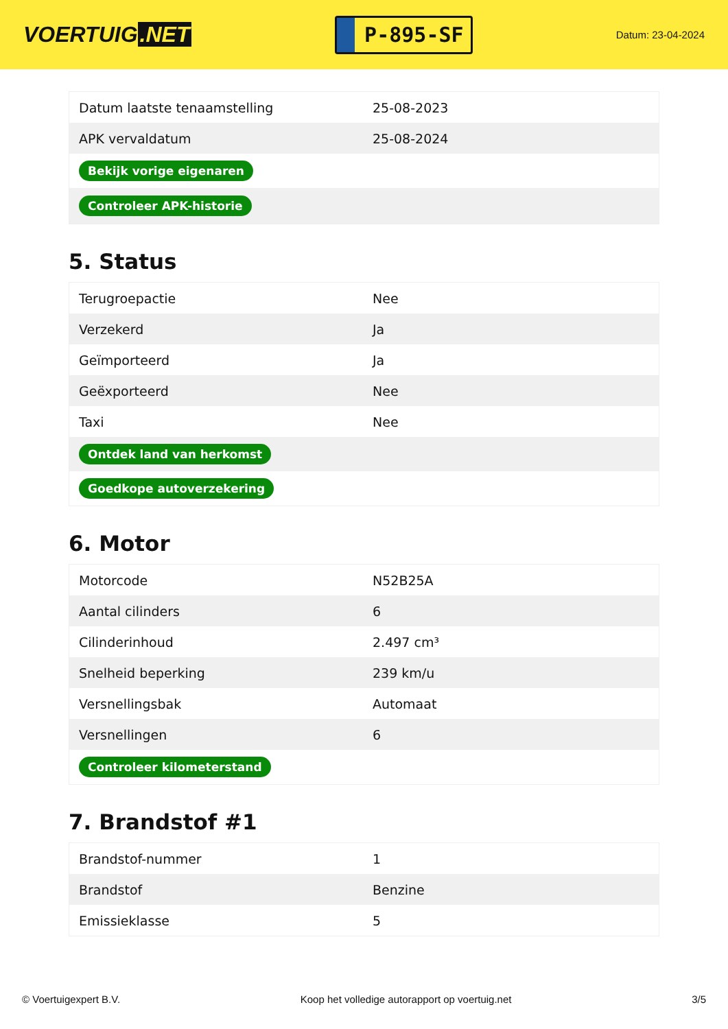VOERTUIG.NET
P-895-SF
Datum: 23-04-2024
| Datum laatste tenaamstelling | 25-08-2023 |
| APK vervaldatum | 25-08-2024 |
| Bekijk vorige eigenaren | |
| Controleer APK-historie | |
5. Status
| Terugroepactie | Nee |
| Verzekerd | Ja |
| Geïmporteerd | Ja |
| Geëxporteerd | Nee |
| Taxi | Nee |
| Ontdek land van herkomst | |
| Goedkope autoverzekering | |
6. Motor
| Motorcode | N52B25A |
| Aantal cilinders | 6 |
| Cilinderinhoud | 2.497 cm³ |
| Snelheid beperking | 239 km/u |
| Versnellingsbak | Automaat |
| Versnellingen | 6 |
| Controleer kilometerstand | |
7. Brandstof #1
| Brandstof-nummer | 1 |
| Brandstof | Benzine |
| Emissieklasse | 5 |
© Voertuigexpert B.V. Koop het volledige autorapport op voertuig.net 3/5